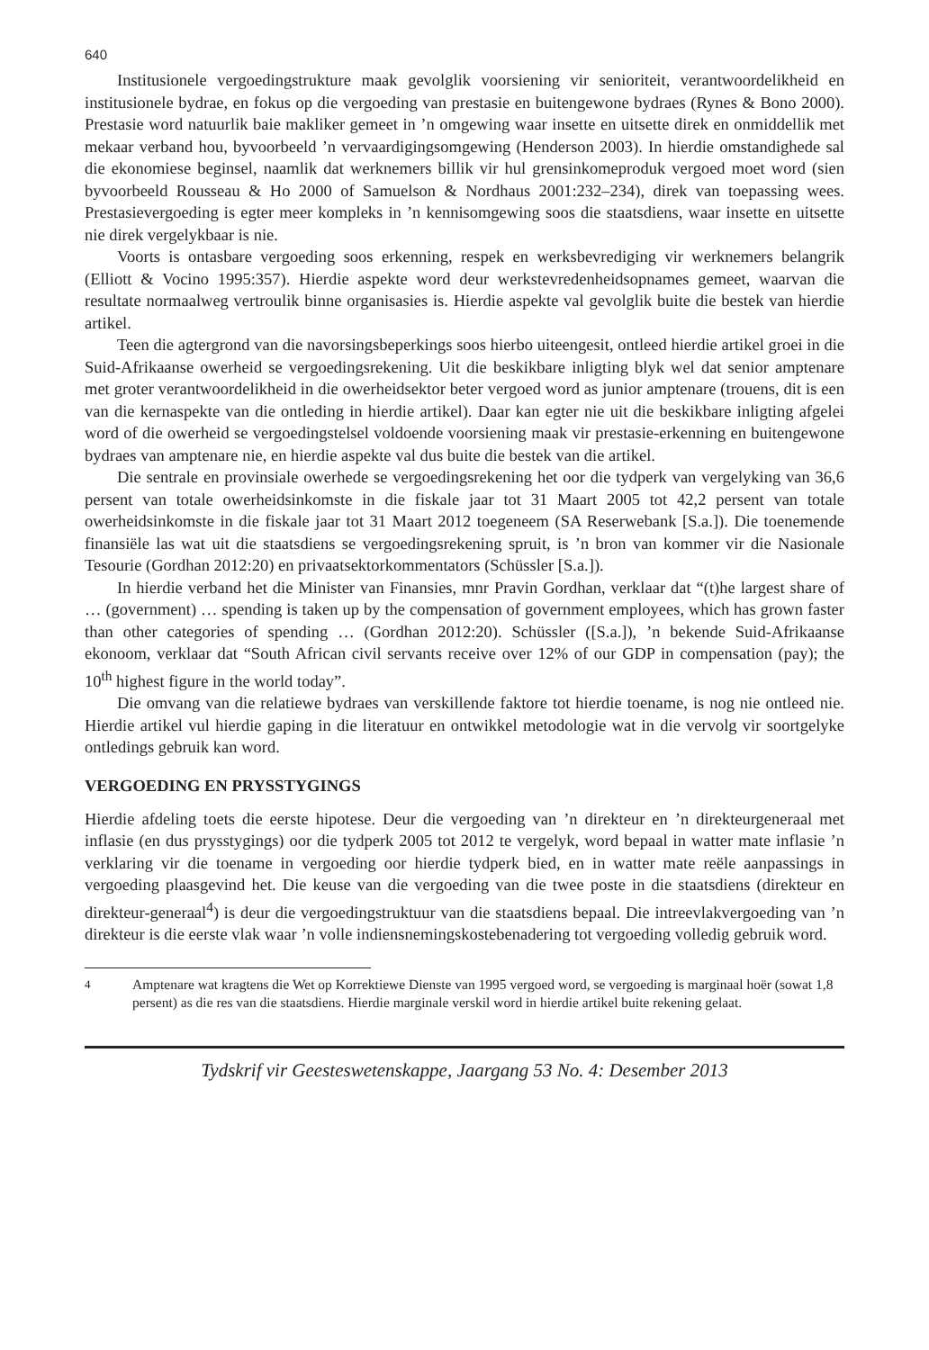640
Institusionele vergoedingstrukture maak gevolglik voorsiening vir senioriteit, verantwoordelikheid en institusionele bydrae, en fokus op die vergoeding van prestasie en buitengewone bydraes (Rynes & Bono 2000). Prestasie word natuurlik baie makliker gemeet in ’n omgewing waar insette en uitsette direk en onmiddellik met mekaar verband hou, byvoorbeeld ’n vervaardigingsomgewing (Henderson 2003). In hierdie omstandighede sal die ekonomiese beginsel, naamlik dat werknemers billik vir hul grensinkomeproduk vergoed moet word (sien byvoorbeeld Rousseau & Ho 2000 of Samuelson & Nordhaus 2001:232–234), direk van toepassing wees. Prestasievergoeding is egter meer kompleks in ’n kennisomgewing soos die staatsdiens, waar insette en uitsette nie direk vergelykbaar is nie.
Voorts is ontasbare vergoeding soos erkenning, respek en werksbevrediging vir werknemers belangrik (Elliott & Vocino 1995:357). Hierdie aspekte word deur werkstevredenheidsopnames gemeet, waarvan die resultate normaalweg vertroulik binne organisasies is. Hierdie aspekte val gevolglik buite die bestek van hierdie artikel.
Teen die agtergrond van die navorsingsbeperkings soos hierbo uiteengesit, ontleed hierdie artikel groei in die Suid-Afrikaanse owerheid se vergoedingsrekening. Uit die beskikbare inligting blyk wel dat senior amptenare met groter verantwoordelikheid in die owerheidsektor beter vergoed word as junior amptenare (trouens, dit is een van die kernaspekte van die ontleding in hierdie artikel). Daar kan egter nie uit die beskikbare inligting afgelei word of die owerheid se vergoedingstelsel voldoende voorsiening maak vir prestasie-erkenning en buitengewone bydraes van amptenare nie, en hierdie aspekte val dus buite die bestek van die artikel.
Die sentrale en provinsiale owerhede se vergoedingsrekening het oor die tydperk van vergelyking van 36,6 persent van totale owerheidsinkomste in die fiskale jaar tot 31 Maart 2005 tot 42,2 persent van totale owerheidsinkomste in die fiskale jaar tot 31 Maart 2012 toegeneem (SA Reserwebank [S.a.]). Die toenemende finansiële las wat uit die staatsdiens se vergoedingsrekening spruit, is ’n bron van kommer vir die Nasionale Tesourie (Gordhan 2012:20) en privaatsektorkommentators (Schüssler [S.a.]).
In hierdie verband het die Minister van Finansies, mnr Pravin Gordhan, verklaar dat “(t)he largest share of … (government) … spending is taken up by the compensation of government employees, which has grown faster than other categories of spending … (Gordhan 2012:20). Schüssler ([S.a.]), ’n bekende Suid-Afrikaanse ekonoom, verklaar dat “South African civil servants receive over 12% of our GDP in compensation (pay); the 10<sup>th</sup> highest figure in the world today”.
Die omvang van die relatiewe bydraes van verskillende faktore tot hierdie toename, is nog nie ontleed nie. Hierdie artikel vul hierdie gaping in die literatuur en ontwikkel metodologie wat in die vervolg vir soortgelyke ontledings gebruik kan word.
VERGOEDING EN PRYSSTYGINGS
Hierdie afdeling toets die eerste hipotese. Deur die vergoeding van ’n direkteur en ’n direkteurgeneraal met inflasie (en dus prysstygings) oor die tydperk 2005 tot 2012 te vergelyk, word bepaal in watter mate inflasie ’n verklaring vir die toename in vergoeding oor hierdie tydperk bied, en in watter mate reële aanpassings in vergoeding plaasgevind het. Die keuse van die vergoeding van die twee poste in die staatsdiens (direkteur en direkteur-generaal<sup>4</sup>) is deur die vergoedingstruktuur van die staatsdiens bepaal. Die intreevlakvergoeding van ’n direkteur is die eerste vlak waar ’n volle indiensnemingskostebenadering tot vergoeding volledig gebruik word.
<sup>4</sup> Amptenare wat kragtens die Wet op Korrektiewe Dienste van 1995 vergoed word, se vergoeding is marginaal hoër (sowat 1,8 persent) as die res van die staatsdiens. Hierdie marginale verskil word in hierdie artikel buite rekening gelaat.
Tydskrif vir Geesteswetenskappe, Jaargang 53 No. 4: Desember 2013